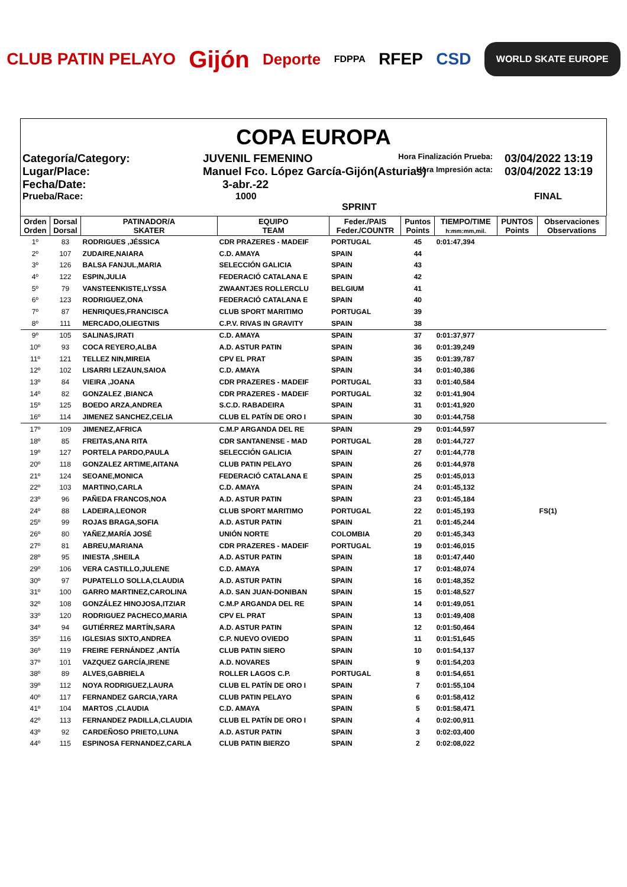CLUB PATIN PELAYO Gijón Deporte FDPPA RFEP CSD WORLD SKATE EUROPE
COPA EUROPA
Categoría/Category:
JUVENIL FEMENINO
Hora Finalización Prueba:
03/04/2022 13:19
Lugar/Place:
Manuel Fco. López García-Gijón(Asturias)
Hora Impresión acta:
03/04/2022 13:19
Fecha/Date:
3-abr.-22
Prueba/Race:
1000 SPRINT
FINAL
| Orden Orden | Dorsal Dorsal | PATINADOR/A SKATER | EQUIPO TEAM | Feder./PAIS Feder./COUNTR | Puntos Points | TIEMPO/TIME h:mm:mm,mil. | PUNTOS Points | Observaciones Observations |
| --- | --- | --- | --- | --- | --- | --- | --- | --- |
| 1º | 83 | RODRIGUES ,JÉSSICA | CDR PRAZERES - MADEIF | PORTUGAL | 45 | 0:01:47,394 | | |
| 2º | 107 | ZUDAIRE,NAIARA | C.D. AMAYA | SPAIN | 44 | | | |
| 3º | 126 | BALSA FANJUL,MARIA | SELECCIÓN GALICIA | SPAIN | 43 | | | |
| 4º | 122 | ESPIN,JULIA | FEDERACIÓ CATALANA E | SPAIN | 42 | | | |
| 5º | 79 | VANSTEENKISTE,LYSSA | ZWAANTJES ROLLERCLU | BELGIUM | 41 | | | |
| 6º | 123 | RODRIGUEZ,ONA | FEDERACIÓ CATALANA E | SPAIN | 40 | | | |
| 7º | 87 | HENRIQUES,FRANCISCA | CLUB SPORT MARITIMO | PORTUGAL | 39 | | | |
| 8º | 111 | MERCADO,OLIEGTNIS | C.P.V. RIVAS IN GRAVITY | SPAIN | 38 | | | |
| 9º | 105 | SALINAS,IRATI | C.D. AMAYA | SPAIN | 37 | 0:01:37,977 | | |
| 10º | 93 | COCA REYERO,ALBA | A.D. ASTUR PATIN | SPAIN | 36 | 0:01:39,249 | | |
| 11º | 121 | TELLEZ NIN,MIREIA | CPV EL PRAT | SPAIN | 35 | 0:01:39,787 | | |
| 12º | 102 | LISARRI LEZAUN,SAIOA | C.D. AMAYA | SPAIN | 34 | 0:01:40,386 | | |
| 13º | 84 | VIEIRA ,JOANA | CDR PRAZERES - MADEIF | PORTUGAL | 33 | 0:01:40,584 | | |
| 14º | 82 | GONZALEZ ,BIANCA | CDR PRAZERES - MADEIF | PORTUGAL | 32 | 0:01:41,904 | | |
| 15º | 125 | BOEDO ARZA,ANDREA | S.C.D. RABADEIRA | SPAIN | 31 | 0:01:41,920 | | |
| 16º | 114 | JIMENEZ SANCHEZ,CELIA | CLUB EL PATÍN DE ORO I | SPAIN | 30 | 0:01:44,758 | | |
| 17º | 109 | JIMENEZ,AFRICA | C.M.P ARGANDA DEL RE | SPAIN | 29 | 0:01:44,597 | | |
| 18º | 85 | FREITAS,ANA RITA | CDR SANTANENSE - MAD | PORTUGAL | 28 | 0:01:44,727 | | |
| 19º | 127 | PORTELA PARDO,PAULA | SELECCIÓN GALICIA | SPAIN | 27 | 0:01:44,778 | | |
| 20º | 118 | GONZALEZ ARTIME,AITANA | CLUB PATIN PELAYO | SPAIN | 26 | 0:01:44,978 | | |
| 21º | 124 | SEOANE,MONICA | FEDERACIÓ CATALANA E | SPAIN | 25 | 0:01:45,013 | | |
| 22º | 103 | MARTINO,CARLA | C.D. AMAYA | SPAIN | 24 | 0:01:45,132 | | |
| 23º | 96 | PAÑEDA FRANCOS,NOA | A.D. ASTUR PATIN | SPAIN | 23 | 0:01:45,184 | | |
| 24º | 88 | LADEIRA,LEONOR | CLUB SPORT MARITIMO | PORTUGAL | 22 | 0:01:45,193 | | FS(1) |
| 25º | 99 | ROJAS BRAGA,SOFIA | A.D. ASTUR PATIN | SPAIN | 21 | 0:01:45,244 | | |
| 26º | 80 | YAÑEZ,MARÍA JOSÉ | UNIÓN NORTE | COLOMBIA | 20 | 0:01:45,343 | | |
| 27º | 81 | ABREU,MARIANA | CDR PRAZERES - MADEIF | PORTUGAL | 19 | 0:01:46,015 | | |
| 28º | 95 | INIESTA ,SHEILA | A.D. ASTUR PATIN | SPAIN | 18 | 0:01:47,440 | | |
| 29º | 106 | VERA CASTILLO,JULENE | C.D. AMAYA | SPAIN | 17 | 0:01:48,074 | | |
| 30º | 97 | PUPATELLO SOLLA,CLAUDIA | A.D. ASTUR PATIN | SPAIN | 16 | 0:01:48,352 | | |
| 31º | 100 | GARRO MARTINEZ,CAROLINA | A.D. SAN JUAN-DONIBAN | SPAIN | 15 | 0:01:48,527 | | |
| 32º | 108 | GONZÁLEZ HINOJOSA,ITZIAR | C.M.P ARGANDA DEL RE | SPAIN | 14 | 0:01:49,051 | | |
| 33º | 120 | RODRIGUEZ PACHECO,MARIA | CPV EL PRAT | SPAIN | 13 | 0:01:49,408 | | |
| 34º | 94 | GUTIÉRREZ MARTÍN,SARA | A.D. ASTUR PATIN | SPAIN | 12 | 0:01:50,464 | | |
| 35º | 116 | IGLESIAS SIXTO,ANDREA | C.P. NUEVO OVIEDO | SPAIN | 11 | 0:01:51,645 | | |
| 36º | 119 | FREIRE FERNÁNDEZ ,ANTÍA | CLUB PATIN SIERO | SPAIN | 10 | 0:01:54,137 | | |
| 37º | 101 | VAZQUEZ GARCÍA,IRENE | A.D. NOVARES | SPAIN | 9 | 0:01:54,203 | | |
| 38º | 89 | ALVES,GABRIELA | ROLLER LAGOS C.P. | PORTUGAL | 8 | 0:01:54,651 | | |
| 39º | 112 | NOYA RODRIGUEZ,LAURA | CLUB EL PATÍN DE ORO I | SPAIN | 7 | 0:01:55,104 | | |
| 40º | 117 | FERNANDEZ GARCIA,YARA | CLUB PATIN PELAYO | SPAIN | 6 | 0:01:58,412 | | |
| 41º | 104 | MARTOS ,CLAUDIA | C.D. AMAYA | SPAIN | 5 | 0:01:58,471 | | |
| 42º | 113 | FERNANDEZ PADILLA,CLAUDIA | CLUB EL PATÍN DE ORO I | SPAIN | 4 | 0:02:00,911 | | |
| 43º | 92 | CARDEÑOSO PRIETO,LUNA | A.D. ASTUR PATIN | SPAIN | 3 | 0:02:03,400 | | |
| 44º | 115 | ESPINOSA FERNANDEZ,CARLA | CLUB PATIN BIERZO | SPAIN | 2 | 0:02:08,022 | | |